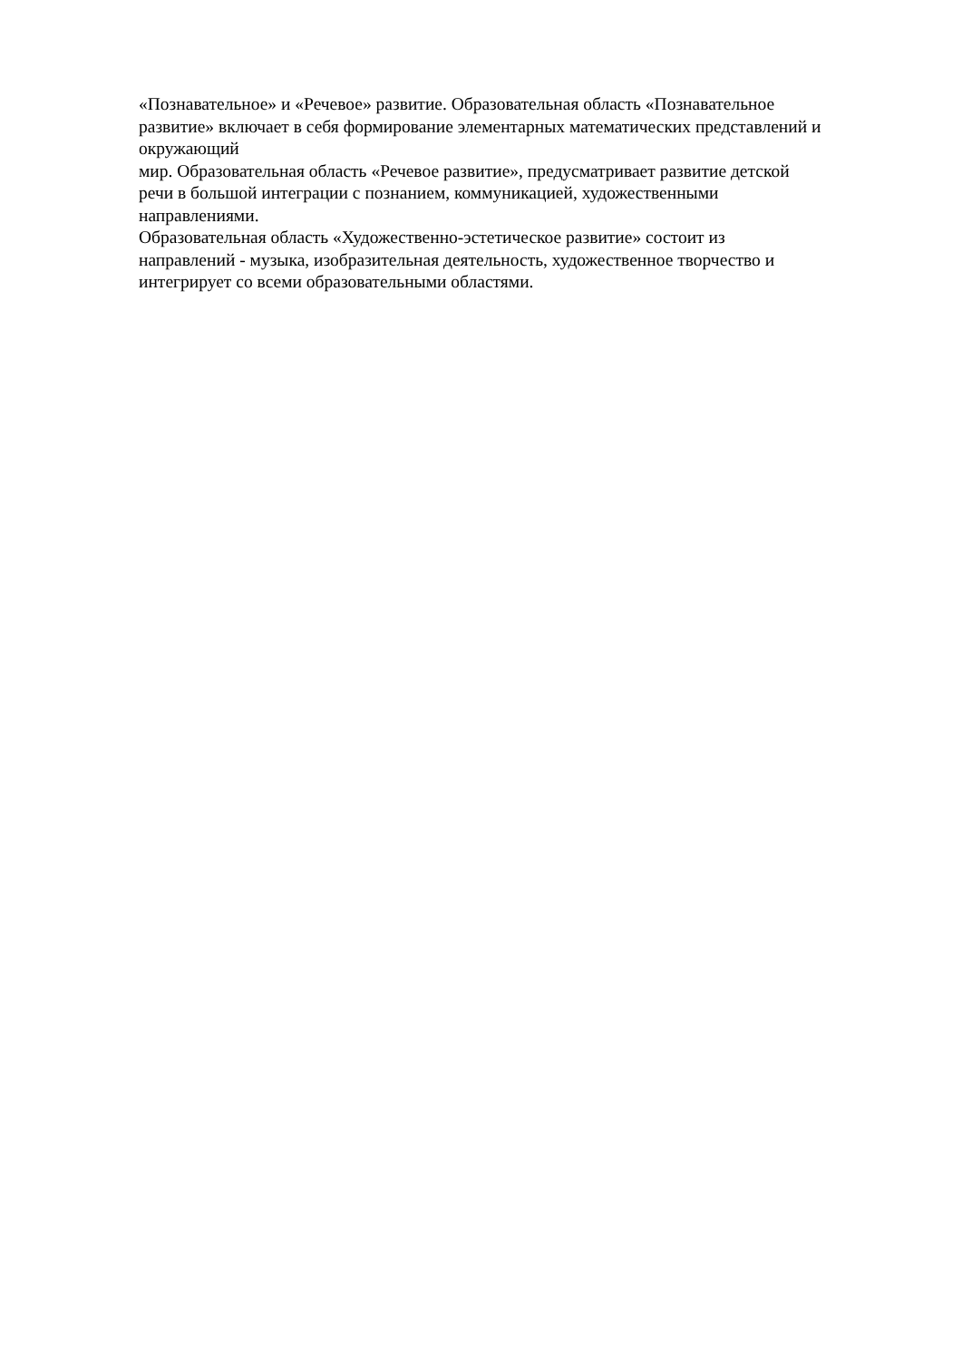«Познавательное» и «Речевое» развитие. Образовательная область «Познавательное
развитие» включает в себя формирование элементарных математических представлений и
окружающий
мир. Образовательная область «Речевое развитие», предусматривает развитие детской
речи в большой интеграции с познанием, коммуникацией, художественными
направлениями.
Образовательная область «Художественно-эстетическое развитие» состоит из
направлений - музыка, изобразительная деятельность, художественное творчество и
интегрирует со всеми образовательными областями.